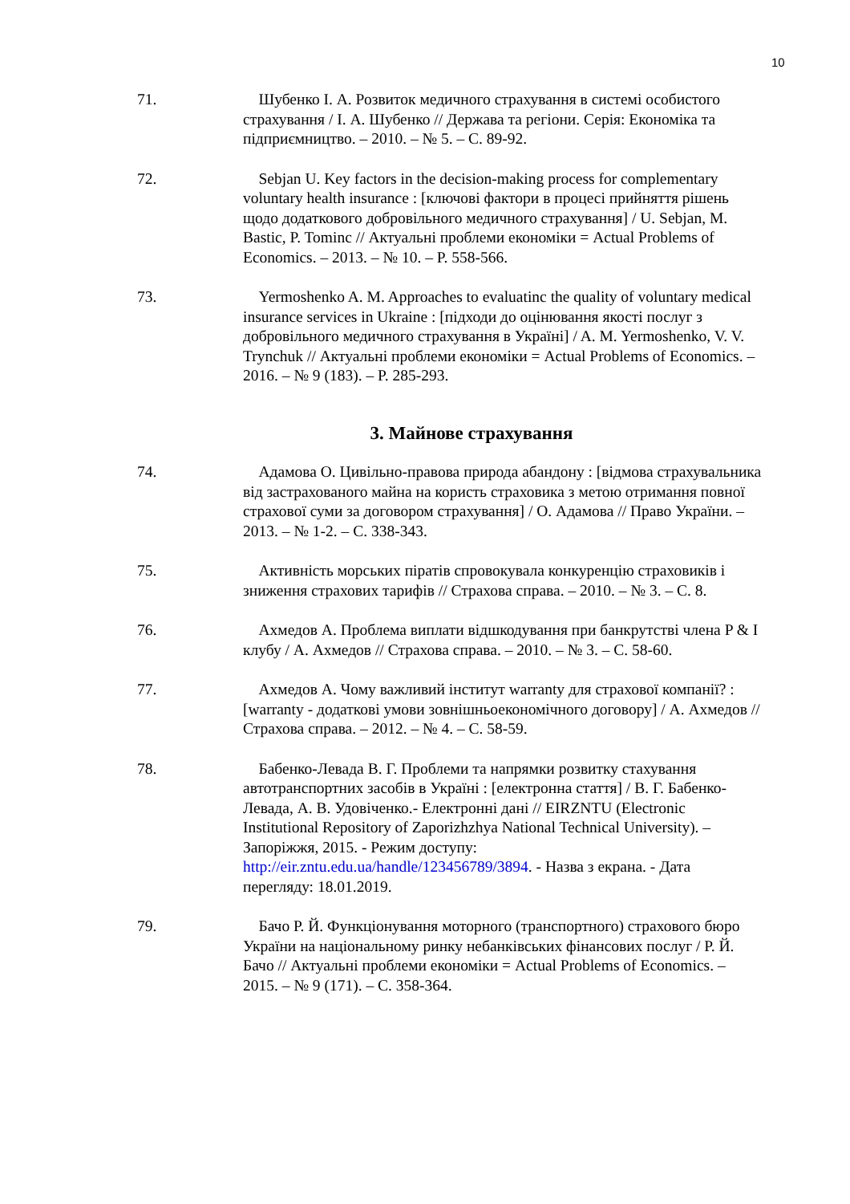10
71. Шубенко І. А. Розвиток медичного страхування в системі особистого страхування / І. А. Шубенко // Держава та регіони. Серія: Економіка та підприємництво. – 2010. – № 5. – С. 89-92.
72. Sebjan U. Key factors in the decision-making process for complementary voluntary health insurance : [ключові фактори в процесі прийняття рішень щодо додаткового добровільного медичного страхування] / U. Sebjan, M. Bastic, P. Tominc // Актуальні проблеми економіки = Actual Problems of Economics. – 2013. – № 10. – P. 558-566.
73. Yermoshenko A. M. Approaches to evaluatinc the quality of voluntary medical insurance services in Ukraine : [підходи до оцінювання якості послуг з добровільного медичного страхування в Україні] / A. M. Yermoshenko, V. V. Trynchuk // Актуальні проблеми економіки = Actual Problems of Economics. – 2016. – № 9 (183). – P. 285-293.
3. Майнове страхування
74. Адамова О. Цивільно-правова природа абандону : [відмова страхувальника від застрахованого майна на користь страховика з метою отримання повної страхової суми за договором страхування] / О. Адамова // Право України. – 2013. – № 1-2. – С. 338-343.
75. Активність морських піратів спровокувала конкуренцію страховиків і зниження страхових тарифів // Страхова справа. – 2010. – № 3. – С. 8.
76. Ахмедов А. Проблема виплати відшкодування при банкрутстві члена P & I клубу / А. Ахмедов // Страхова справа. – 2010. – № 3. – С. 58-60.
77. Ахмедов А. Чому важливий інститут warranty для страхової компанії? : [warranty - додаткові умови зовнішньоекономічного договору] / А. Ахмедов // Страхова справа. – 2012. – № 4. – С. 58-59.
78. Бабенко-Левада В. Г. Проблеми та напрямки розвитку стахування автотранспортних засобів в Україні : [електронна стаття] / В. Г. Бабенко-Левада, А. В. Удовіченко.- Електронні дані // EIRZNTU (Electronic Institutional Repository of Zaporizhzhya National Technical University). – Запоріжжя, 2015. - Режим доступу: http://eir.zntu.edu.ua/handle/123456789/3894. - Назва з екрана. - Дата перегляду: 18.01.2019.
79. Бачо Р. Й. Функціонування моторного (транспортного) страхового бюро України на національному ринку небанківських фінансових послуг / Р. Й. Бачо // Актуальні проблеми економіки = Actual Problems of Economics. – 2015. – № 9 (171). – С. 358-364.